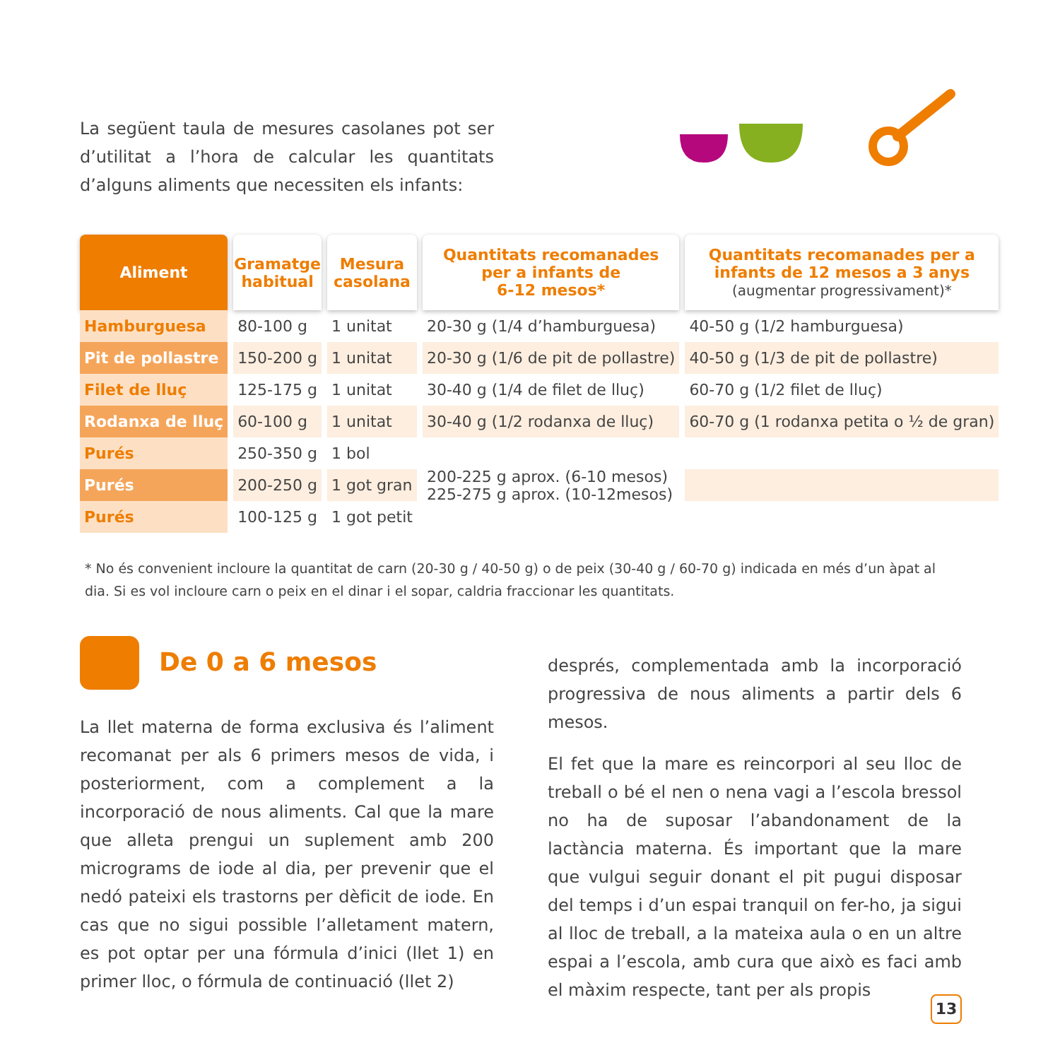La següent taula de mesures casolanes pot ser d’utilitat a l’hora de calcular les quantitats d’alguns aliments que necessiten els infants:
| Aliment | Gramatge habitual | Mesura casolana | Quantitats recomanades per a infants de 6-12 mesos* | Quantitats recomanades per a infants de 12 mesos a 3 anys (augmentar progressivament)* |
| --- | --- | --- | --- | --- |
| Hamburguesa | 80-100 g | 1 unitat | 20-30 g (1/4 d’hamburguesa) | 40-50 g (1/2 hamburguesa) |
| Pit de pollastre | 150-200 g | 1 unitat | 20-30 g (1/6 de pit de pollastre) | 40-50 g (1/3 de pit de pollastre) |
| Filet de lluç | 125-175 g | 1 unitat | 30-40 g (1/4 de filet de lluç) | 60-70 g (1/2 filet de lluç) |
| Rodanxa de lluç | 60-100 g | 1 unitat | 30-40 g (1/2 rodanxa de lluç) | 60-70 g (1 rodanxa petita o ½ de gran) |
| Purés | 250-350 g | 1 bol | 200-225 g aprox. (6-10 mesos) 225-275 g aprox. (10-12mesos) | |
| Purés | 200-250 g | 1 got gran | | |
| Purés | 100-125 g | 1 got petit | | |
* No és convenient incloure la quantitat de carn (20-30 g / 40-50 g) o de peix (30-40 g / 60-70 g) indicada en més d’un àpat al dia. Si es vol incloure carn o peix en el dinar i el sopar, caldria fraccionar les quantitats.
De 0 a 6 mesos
La llet materna de forma exclusiva és l’aliment recomanat per als 6 primers mesos de vida, i posteriorment, com a complement a la incorporació de nous aliments. Cal que la mare que alleta prengui un suplement amb 200 micrograms de iode al dia, per prevenir que el nedó pateixi els trastorns per dèficit de iode. En cas que no sigui possible l’alletament matern, es pot optar per una fórmula d’inici (llet 1) en primer lloc, o fórmula de continuació (llet 2)
després, complementada amb la incorporació progressiva de nous aliments a partir dels 6 mesos.
El fet que la mare es reincorpori al seu lloc de treball o bé el nen o nena vagi a l’escola bressol no ha de suposar l’abandonament de la lactància materna. És important que la mare que vulgui seguir donant el pit pugui disposar del temps i d’un espai tranquil on fer-ho, ja sigui al lloc de treball, a la mateixa aula o en un altre espai a l’escola, amb cura que això es faci amb el màxim respecte, tant per als propis
13